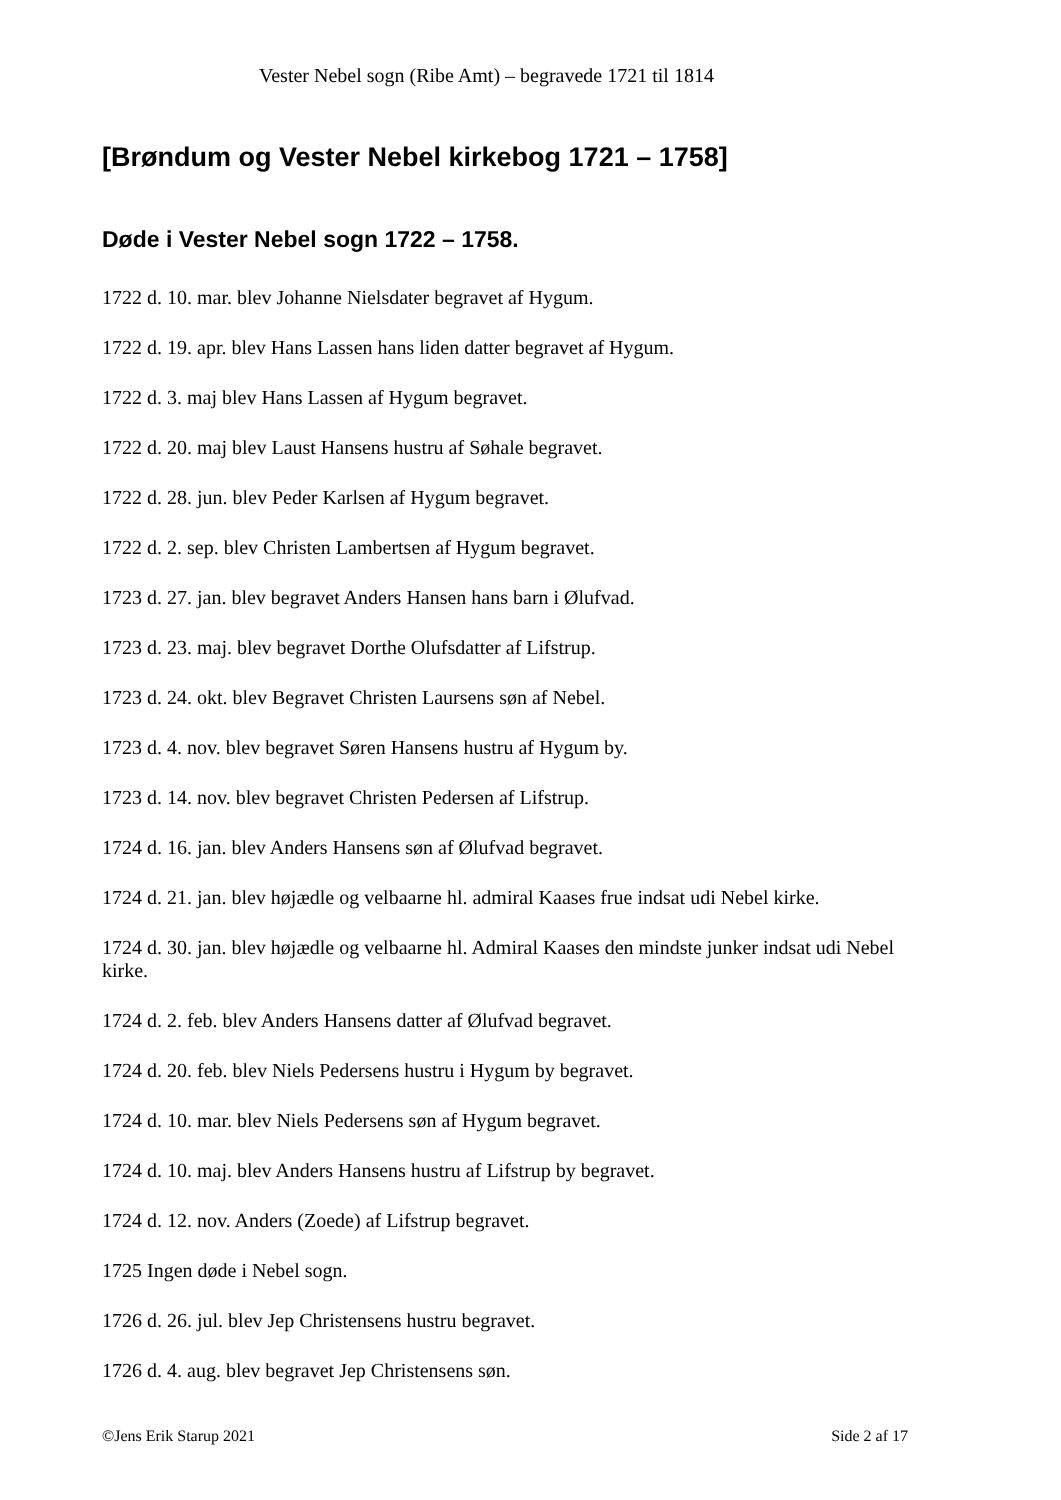Vester Nebel sogn (Ribe Amt) – begravede 1721 til 1814
[Brøndum og Vester Nebel kirkebog 1721 – 1758]
Døde i Vester Nebel sogn 1722 – 1758.
1722 d. 10. mar. blev Johanne Nielsdater begravet af Hygum.
1722 d. 19. apr. blev Hans Lassen hans liden datter begravet af Hygum.
1722 d. 3. maj blev Hans Lassen af Hygum begravet.
1722 d. 20. maj blev Laust Hansens hustru af Søhale begravet.
1722 d. 28. jun. blev Peder Karlsen af Hygum begravet.
1722 d. 2. sep. blev Christen Lambertsen af Hygum begravet.
1723 d. 27. jan. blev begravet Anders Hansen hans barn i Ølufvad.
1723 d. 23. maj. blev begravet Dorthe Olufsdatter af Lifstrup.
1723 d. 24. okt. blev Begravet Christen Laursens søn af Nebel.
1723 d. 4. nov. blev begravet Søren Hansens hustru af Hygum by.
1723 d. 14. nov. blev begravet Christen Pedersen af Lifstrup.
1724 d. 16. jan. blev Anders Hansens søn af Ølufvad begravet.
1724 d. 21. jan. blev højædle og velbaarne hl. admiral Kaases frue indsat udi Nebel kirke.
1724 d. 30. jan. blev højædle og velbaarne hl. Admiral Kaases den mindste junker indsat udi Nebel kirke.
1724 d. 2. feb. blev Anders Hansens datter af Ølufvad begravet.
1724 d. 20. feb. blev Niels Pedersens hustru i Hygum by begravet.
1724 d. 10. mar. blev Niels Pedersens søn af Hygum begravet.
1724 d. 10. maj. blev Anders Hansens hustru af Lifstrup by begravet.
1724 d. 12. nov. Anders (Zoede) af Lifstrup begravet.
1725 Ingen døde i Nebel sogn.
1726 d. 26. jul. blev Jep Christensens hustru begravet.
1726 d. 4. aug. blev begravet Jep Christensens søn.
©Jens Erik Starup 2021 Side 2 af 17